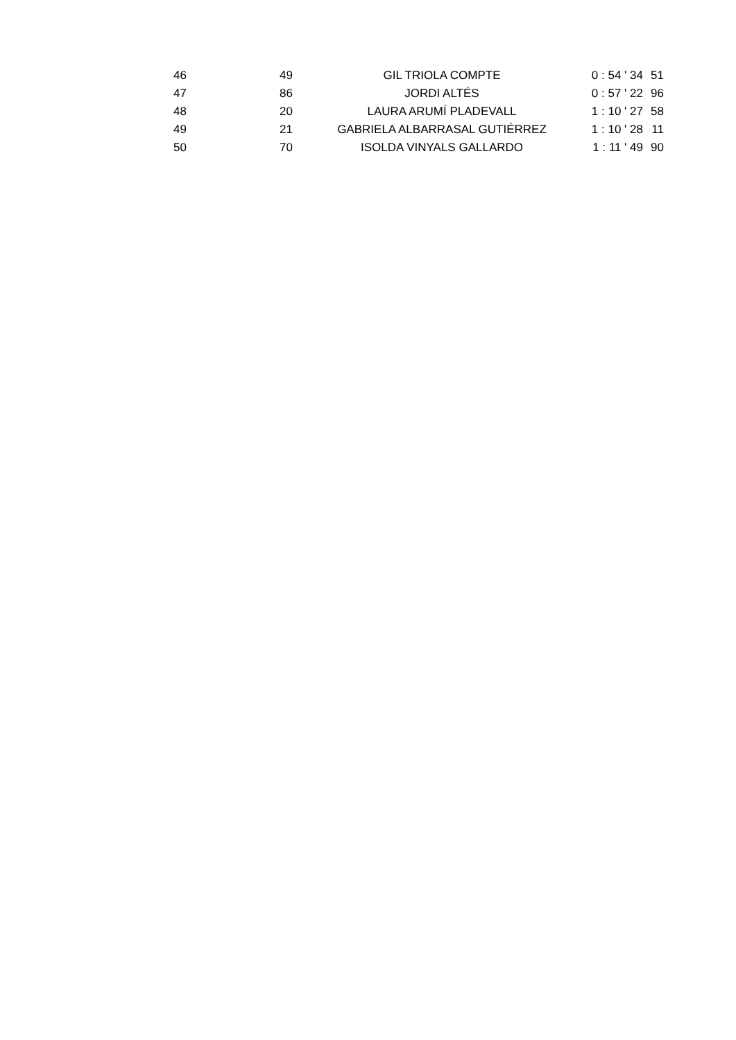| 46 | 49 | GIL TRIOLA COMPTE | 0 : 54 ' 34 | 51 |
| 47 | 86 | JORDI ALTÉS | 0 : 57 ' 22 | 96 |
| 48 | 20 | LAURA ARUMÍ PLADEVALL | 1 : 10 ' 27 | 58 |
| 49 | 21 | GABRIELA ALBARRASAL GUTIÉRREZ | 1 : 10 ' 28 | 11 |
| 50 | 70 | ISOLDA VINYALS GALLARDO | 1 : 11 ' 49 | 90 |